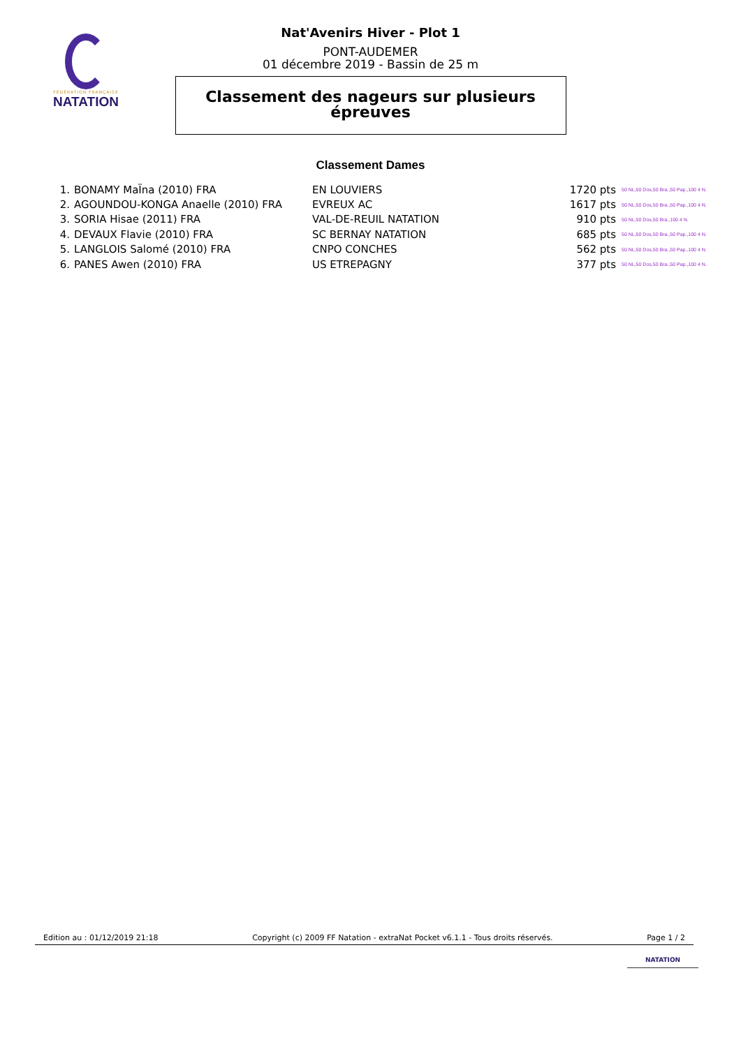FÉDÉRATION FRANÇAISE
NATATION
Nat'Avenirs Hiver - Plot 1
PONT-AUDEMER
01 décembre 2019 - Bassin de 25 m
Classement des nageurs sur plusieurs
épreuves
Classement Dames
| 1. | BONAMY MaÏna (2010) FRA | EN LOUVIERS | 1720 pts | 50 NL,50 Dos,50 Bra.,50 Pap.,100 4 N. |
| 2. | AGOUNDOU-KONGA Anaelle (2010) FRA | EVREUX AC | 1617 pts | 50 NL,50 Dos,50 Bra.,50 Pap.,100 4 N. |
| 3. | SORIA Hisae (2011) FRA | VAL-DE-REUIL NATATION | 910 pts | 50 NL,50 Dos,50 Bra.,100 4 N. |
| 4. | DEVAUX Flavie (2010) FRA | SC BERNAY NATATION | 685 pts | 50 NL,50 Dos,50 Bra.,50 Pap.,100 4 N. |
| 5. | LANGLOIS Salomé (2010) FRA | CNPO CONCHES | 562 pts | 50 NL,50 Dos,50 Bra.,50 Pap.,100 4 N. |
| 6. | PANES Awen (2010) FRA | US ETREPAGNY | 377 pts | 50 NL,50 Dos,50 Bra.,50 Pap.,100 4 N. |
Edition au : 01/12/2019 21:18 Copyright (c) 2009 FF Natation - extraNat Pocket v6.1.1 - Tous droits réservés. Page 1 / 2
NATATION